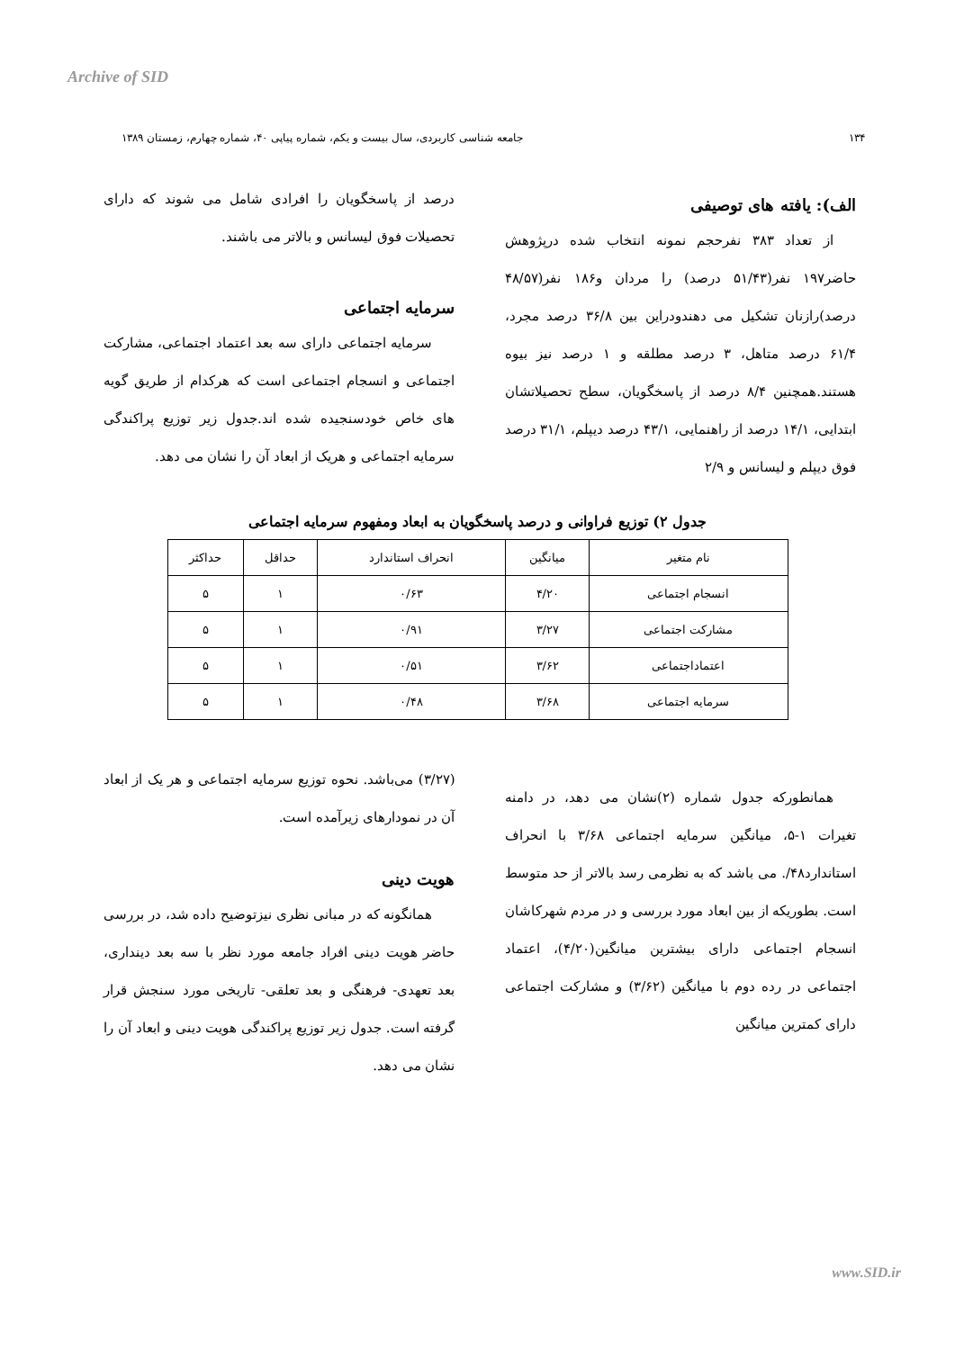Archive of SID
۱۳۴ جامعه شناسی کاربردی، سال بیست و یکم، شماره پیاپی ۴۰، شماره چهارم، زمستان ۱۳۸۹
الف): یافته های توصیفی
از تعداد ۳۸۳ نفرحجم نمونه انتخاب شده درپژوهش حاضر۱۹۷ نفر(۵۱/۴۳ درصد) را مردان و۱۸۶ نفر(۴۸/۵۷ درصد)رازنان تشکیل می دهندودراین بین ۳۶/۸ درصد مجرد، ۶۱/۴ درصد متاهل، ۳ درصد مطلقه و ۱ درصد نیز بیوه هستند.همچنین ۸/۴ درصد از پاسخگویان، سطح تحصیلاتشان ابتدایی، ۱۴/۱ درصد از راهنمایی، ۴۳/۱ درصد دیپلم، ۳۱/۱ درصد فوق دیپلم و لیسانس و ۲/۹
درصد از پاسخگویان را افرادی شامل می شوند که دارای تحصیلات فوق لیسانس و بالاتر می باشند.
سرمایه اجتماعی
سرمایه اجتماعی دارای سه بعد اعتماد اجتماعی، مشارکت اجتماعی و انسجام اجتماعی است که هرکدام از طریق گویه های خاص خودسنجیده شده اند.جدول زیر توزیع پراکندگی سرمایه اجتماعی و هریک از ابعاد آن را نشان می دهد.
جدول ۲) توزیع فراوانی و درصد پاسخگویان به ابعاد ومفهوم سرمایه اجتماعی
| نام متغیر | میانگین | انحراف استاندارد | حداقل | حداکثر |
| --- | --- | --- | --- | --- |
| انسجام اجتماعی | ۴/۲۰ | ۰/۶۳ | ۱ | ۵ |
| مشارکت اجتماعی | ۳/۲۷ | ۰/۹۱ | ۱ | ۵ |
| اعتماداجتماعی | ۳/۶۲ | ۰/۵۱ | ۱ | ۵ |
| سرمایه اجتماعی | ۳/۶۸ | ۰/۴۸ | ۱ | ۵ |
همانطورکه جدول شماره (۲)نشان می دهد، در دامنه تغیرات ۱-۵، میانگین سرمایه اجتماعی ۳/۶۸ با انحراف استاندارد۴۸/. می باشد که به نظرمی رسد بالاتر از حد متوسط است. بطوریکه از بین ابعاد مورد بررسی و در مردم شهرکاشان انسجام اجتماعی دارای بیشترین میانگین(۴/۲۰)، اعتماد اجتماعی در رده دوم با میانگین (۳/۶۲) و مشارکت اجتماعی دارای کمترین میانگین
(۳/۲۷) می‌باشد. نحوه توزیع سرمایه اجتماعی و هر یک از ابعاد آن در نمودارهای زیرآمده است.
هویت دینی
همانگونه که در مبانی نظری نیزتوضیح داده شد، در بررسی حاضر هویت دینی افراد جامعه مورد نظر با سه بعد دینداری، بعد تعهدی- فرهنگی و بعد تعلقی- تاریخی مورد سنجش قرار گرفته است. جدول زیر توزیع پراکندگی هویت دینی و ابعاد آن را نشان می دهد.
www.SID.ir